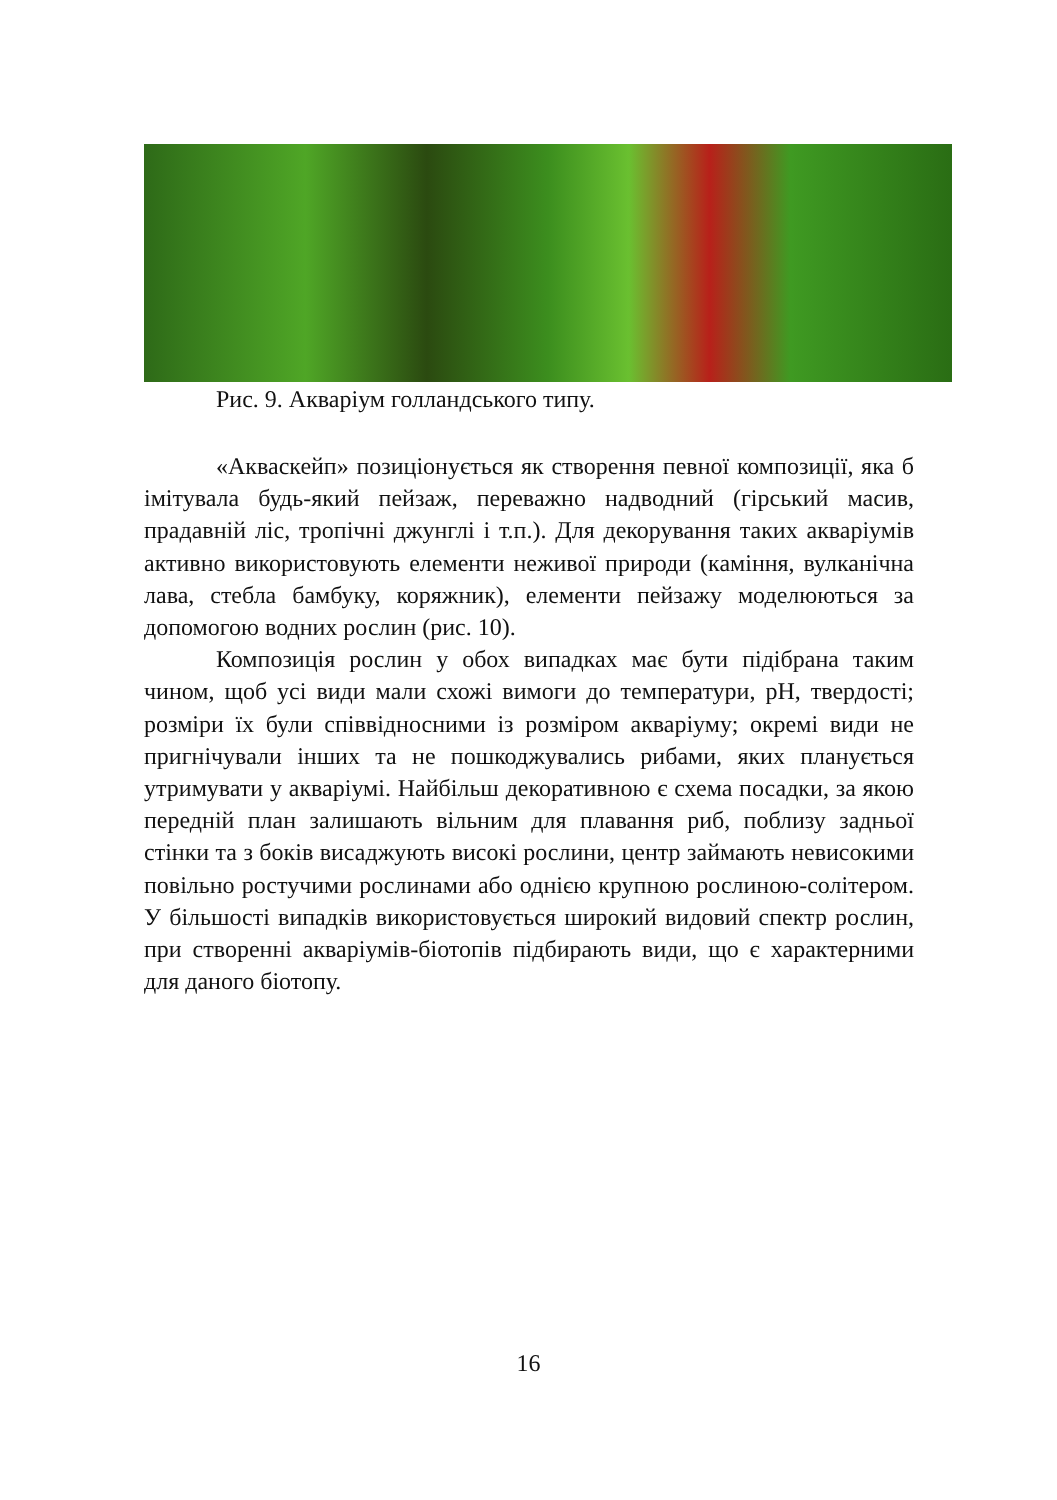Рис. 9. Акваріум голландського типу.
«Акваскейп» позиціонується як створення певної композиції, яка б імітувала будь-який пейзаж, переважно надводний (гірський масив, прадавній ліс, тропічні джунглі і т.п.). Для декорування таких акваріумів активно використовують елементи неживої природи (каміння, вулканічна лава, стебла бамбуку, коряжник), елементи пейзажу моделюються за допомогою водних рослин (рис. 10).
Композиція рослин у обох випадках має бути підібрана таким чином, щоб усі види мали схожі вимоги до температури, pH, твердості; розміри їх були співвідносними із розміром акваріуму; окремі види не пригнічували інших та не пошкоджувались рибами, яких планується утримувати у акваріумі. Найбільш декоративною є схема посадки, за якою передній план залишають вільним для плавання риб, поблизу задньої стінки та з боків висаджують високі рослини, центр займають невисокими повільно ростучими рослинами або однією крупною рослиною-солітером. У більшості випадків використовується широкий видовий спектр рослин, при створенні акваріумів-біотопів підбирають види, що є характерними для даного біотопу.
16